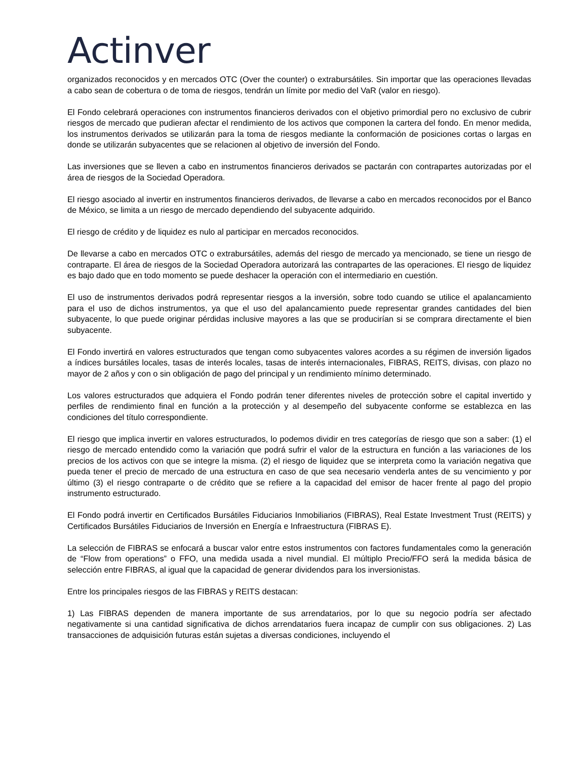Actinver
organizados reconocidos y en mercados OTC (Over the counter) o extrabursátiles. Sin importar que las operaciones llevadas a cabo sean de cobertura o de toma de riesgos, tendrán un límite por medio del VaR (valor en riesgo).
El Fondo celebrará operaciones con instrumentos financieros derivados con el objetivo primordial pero no exclusivo de cubrir riesgos de mercado que pudieran afectar el rendimiento de los activos que componen la cartera del fondo. En menor medida, los instrumentos derivados se utilizarán para la toma de riesgos mediante la conformación de posiciones cortas o largas en donde se utilizarán subyacentes que se relacionen al objetivo de inversión del Fondo.
Las inversiones que se lleven a cabo en instrumentos financieros derivados se pactarán con contrapartes autorizadas por el área de riesgos de la Sociedad Operadora.
El riesgo asociado al invertir en instrumentos financieros derivados, de llevarse a cabo en mercados reconocidos por el Banco de México, se limita a un riesgo de mercado dependiendo del subyacente adquirido.
El riesgo de crédito y de liquidez es nulo al participar en mercados reconocidos.
De llevarse a cabo en mercados OTC o extrabursátiles, además del riesgo de mercado ya mencionado, se tiene un riesgo de contraparte. El área de riesgos de la Sociedad Operadora autorizará las contrapartes de las operaciones. El riesgo de liquidez es bajo dado que en todo momento se puede deshacer la operación con el intermediario en cuestión.
El uso de instrumentos derivados podrá representar riesgos a la inversión, sobre todo cuando se utilice el apalancamiento para el uso de dichos instrumentos, ya que el uso del apalancamiento puede representar grandes cantidades del bien subyacente, lo que puede originar pérdidas inclusive mayores a las que se producirían si se comprara directamente el bien subyacente.
El Fondo invertirá en valores estructurados que tengan como subyacentes valores acordes a su régimen de inversión ligados a índices bursátiles locales, tasas de interés locales, tasas de interés internacionales, FIBRAS, REITS, divisas, con plazo no mayor de 2 años y con o sin obligación de pago del principal y un rendimiento mínimo determinado.
Los valores estructurados que adquiera el Fondo podrán tener diferentes niveles de protección sobre el capital invertido y perfiles de rendimiento final en función a la protección y al desempeño del subyacente conforme se establezca en las condiciones del título correspondiente.
El riesgo que implica invertir en valores estructurados, lo podemos dividir en tres categorías de riesgo que son a saber: (1) el riesgo de mercado entendido como la variación que podrá sufrir el valor de la estructura en función a las variaciones de los precios de los activos con que se integre la misma. (2) el riesgo de liquidez que se interpreta como la variación negativa que pueda tener el precio de mercado de una estructura en caso de que sea necesario venderla antes de su vencimiento y por último (3) el riesgo contraparte o de crédito que se refiere a la capacidad del emisor de hacer frente al pago del propio instrumento estructurado.
El Fondo podrá invertir en Certificados Bursátiles Fiduciarios Inmobiliarios (FIBRAS), Real Estate Investment Trust (REITS) y Certificados Bursátiles Fiduciarios de Inversión en Energía e Infraestructura (FIBRAS E).
La selección de FIBRAS se enfocará a buscar valor entre estos instrumentos con factores fundamentales como la generación de “Flow from operations” o FFO, una medida usada a nivel mundial. El múltiplo Precio/FFO será la medida básica de selección entre FIBRAS, al igual que la capacidad de generar dividendos para los inversionistas.
Entre los principales riesgos de las FIBRAS y REITS destacan:
1) Las FIBRAS dependen de manera importante de sus arrendatarios, por lo que su negocio podría ser afectado negativamente si una cantidad significativa de dichos arrendatarios fuera incapaz de cumplir con sus obligaciones. 2) Las transacciones de adquisición futuras están sujetas a diversas condiciones, incluyendo el